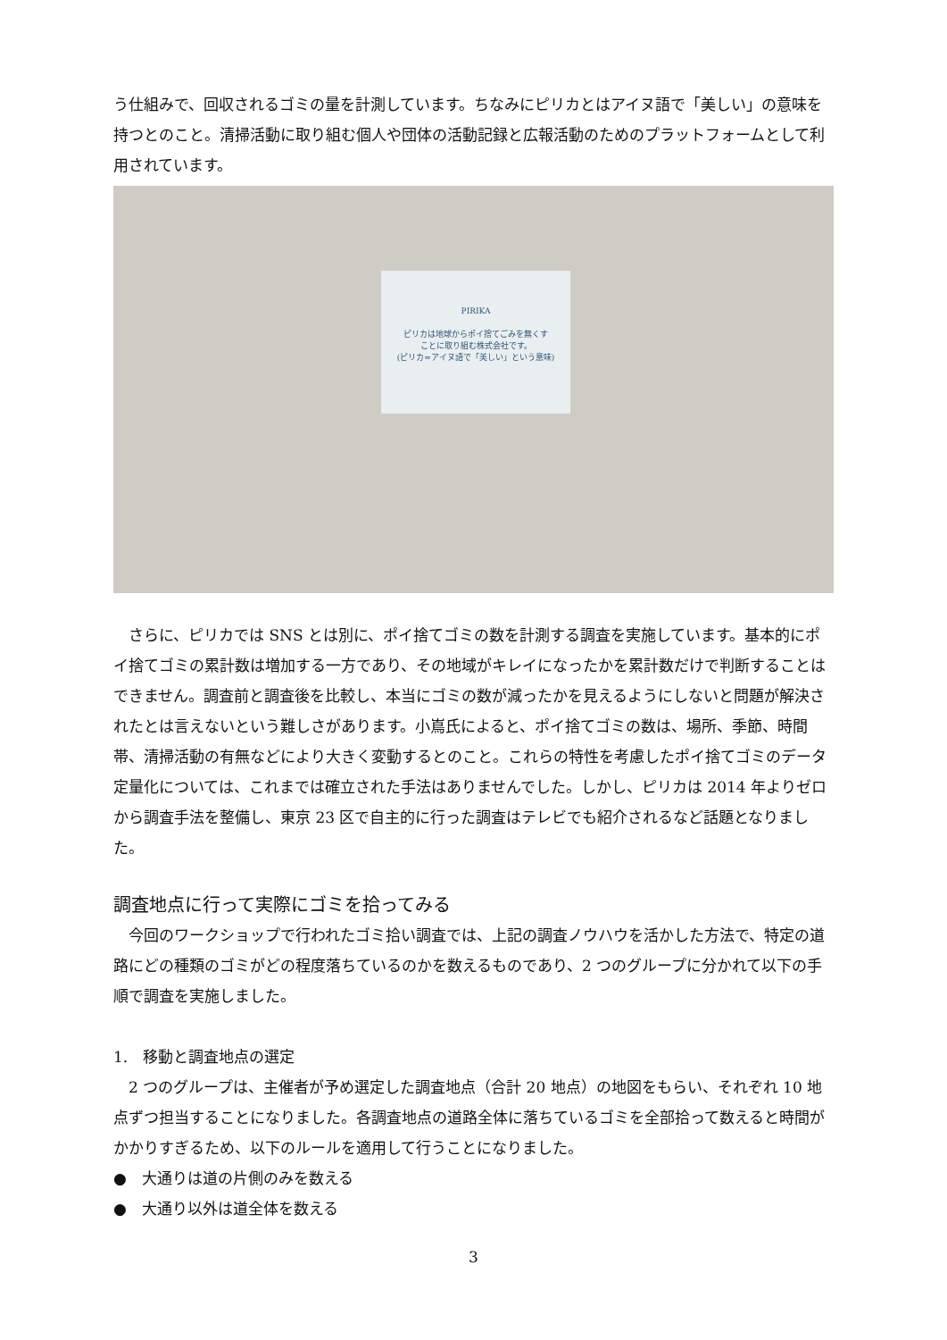う仕組みで、回収されるゴミの量を計測しています。ちなみにピリカとはアイヌ語で「美しい」の意味を持つとのこと。清掃活動に取り組む個人や団体の活動記録と広報活動のためのプラットフォームとして利用されています。
PIRIKA
ピリカは地球からポイ捨てごみを無くす
ことに取り組む株式会社です。
(ピリカ=アイヌ語で「美しい」という意味)
さらに、ピリカでは SNS とは別に、ポイ捨てゴミの数を計測する調査を実施しています。基本的にポイ捨てゴミの累計数は増加する一方であり、その地域がキレイになったかを累計数だけで判断することはできません。調査前と調査後を比較し、本当にゴミの数が減ったかを見えるようにしないと問題が解決されたとは言えないという難しさがあります。小嶌氏によると、ポイ捨てゴミの数は、場所、季節、時間帯、清掃活動の有無などにより大きく変動するとのこと。これらの特性を考慮したポイ捨てゴミのデータ定量化については、これまでは確立された手法はありませんでした。しかし、ピリカは 2014 年よりゼロから調査手法を整備し、東京 23 区で自主的に行った調査はテレビでも紹介されるなど話題となりました。
調査地点に行って実際にゴミを拾ってみる
今回のワークショップで行われたゴミ拾い調査では、上記の調査ノウハウを活かした方法で、特定の道路にどの種類のゴミがどの程度落ちているのかを数えるものであり、2 つのグループに分かれて以下の手順で調査を実施しました。
1.　移動と調査地点の選定
2 つのグループは、主催者が予め選定した調査地点（合計 20 地点）の地図をもらい、それぞれ 10 地点ずつ担当することになりました。各調査地点の道路全体に落ちているゴミを全部拾って数えると時間がかかりすぎるため、以下のルールを適用して行うことになりました。
●　大通りは道の片側のみを数える
●　大通り以外は道全体を数える
3